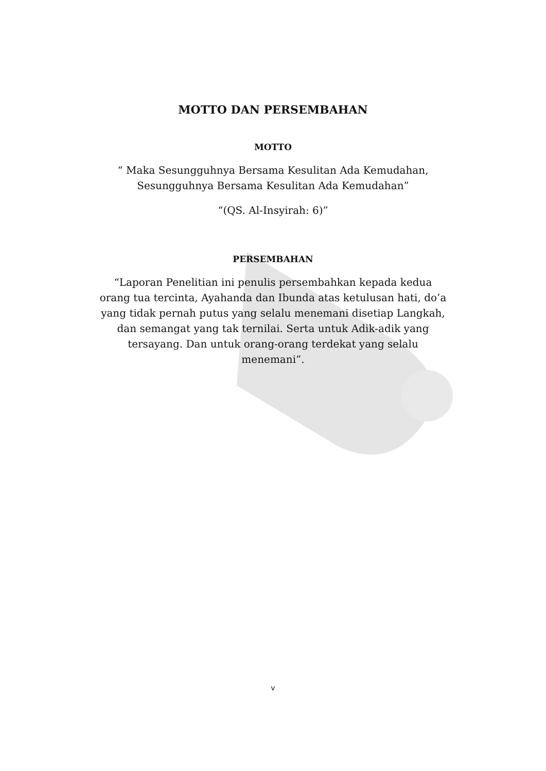MOTTO DAN PERSEMBAHAN
MOTTO
“ Maka Sesungguhnya Bersama Kesulitan Ada Kemudahan,
Sesungguhnya Bersama Kesulitan Ada Kemudahan”
“(QS. Al-Insyirah: 6)”
PERSEMBAHAN
“Laporan Penelitian ini penulis persembahkan kepada kedua
orang tua tercinta, Ayahanda dan Ibunda atas ketulusan hati, do’a
yang tidak pernah putus yang selalu menemani disetiap Langkah,
dan semangat yang tak ternilai. Serta untuk Adik-adik yang
tersayang. Dan untuk orang-orang terdekat yang selalu
menemani”.
v